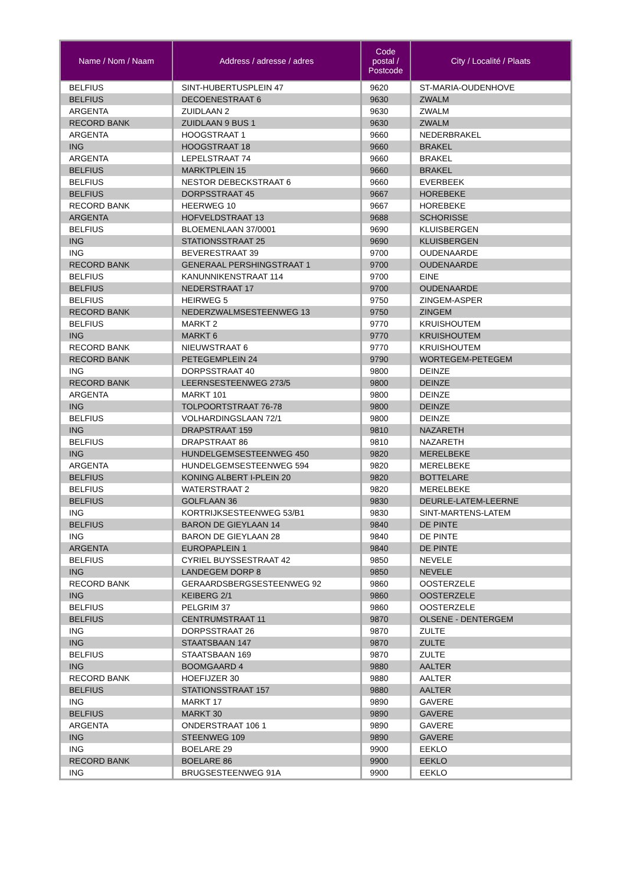| Name / Nom / Naam | Address / adresse / adres | Code postal / Postcode | City / Localité / Plaats |
| --- | --- | --- | --- |
| BELFIUS | SINT-HUBERTUSPLEIN 47 | 9620 | ST-MARIA-OUDENHOVE |
| BELFIUS | DECOENESTRAAT 6 | 9630 | ZWALM |
| ARGENTA | ZUIDLAAN 2 | 9630 | ZWALM |
| RECORD BANK | ZUIDLAAN 9 BUS 1 | 9630 | ZWALM |
| ARGENTA | HOOGSTRAAT 1 | 9660 | NEDERBRAKEL |
| ING | HOOGSTRAAT 18 | 9660 | BRAKEL |
| ARGENTA | LEPELSTRAAT 74 | 9660 | BRAKEL |
| BELFIUS | MARKTPLEIN 15 | 9660 | BRAKEL |
| BELFIUS | NESTOR DEBECKSTRAAT 6 | 9660 | EVERBEEK |
| BELFIUS | DORPSSTRAAT 45 | 9667 | HOREBEKE |
| RECORD BANK | HEERWEG 10 | 9667 | HOREBEKE |
| ARGENTA | HOFVELDSTRAAT 13 | 9688 | SCHORISSE |
| BELFIUS | BLOEMENLAAN 37/0001 | 9690 | KLUISBERGEN |
| ING | STATIONSSTRAAT 25 | 9690 | KLUISBERGEN |
| ING | BEVERESTRAAT 39 | 9700 | OUDENAARDE |
| RECORD BANK | GENERAAL PERSHINGSTRAAT 1 | 9700 | OUDENAARDE |
| BELFIUS | KANUNNIKENSTRAAT 114 | 9700 | EINE |
| BELFIUS | NEDERSTRAAT 17 | 9700 | OUDENAARDE |
| BELFIUS | HEIRWEG 5 | 9750 | ZINGEM-ASPER |
| RECORD BANK | NEDERZWALMSESTEENWEG 13 | 9750 | ZINGEM |
| BELFIUS | MARKT 2 | 9770 | KRUISHOUTEM |
| ING | MARKT 6 | 9770 | KRUISHOUTEM |
| RECORD BANK | NIEUWSTRAAT 6 | 9770 | KRUISHOUTEM |
| RECORD BANK | PETEGEMPLEIN 24 | 9790 | WORTEGEM-PETEGEM |
| ING | DORPSSTRAAT 40 | 9800 | DEINZE |
| RECORD BANK | LEERNSESTEENWEG 273/5 | 9800 | DEINZE |
| ARGENTA | MARKT 101 | 9800 | DEINZE |
| ING | TOLPOORTSTRAAT 76-78 | 9800 | DEINZE |
| BELFIUS | VOLHARDINGSLAAN 72/1 | 9800 | DEINZE |
| ING | DRAPSTRAAT 159 | 9810 | NAZARETH |
| BELFIUS | DRAPSTRAAT 86 | 9810 | NAZARETH |
| ING | HUNDELGEMSESTEENWEG 450 | 9820 | MERELBEKE |
| ARGENTA | HUNDELGEMSESTEENWEG 594 | 9820 | MERELBEKE |
| BELFIUS | KONING ALBERT I-PLEIN 20 | 9820 | BOTTELARE |
| BELFIUS | WATERSTRAAT 2 | 9820 | MERELBEKE |
| BELFIUS | GOLFLAAN 36 | 9830 | DEURLE-LATEM-LEERNE |
| ING | KORTRIJKSESTEENWEG 53/B1 | 9830 | SINT-MARTENS-LATEM |
| BELFIUS | BARON DE GIEYLAAN 14 | 9840 | DE PINTE |
| ING | BARON DE GIEYLAAN 28 | 9840 | DE PINTE |
| ARGENTA | EUROPAPLEIN 1 | 9840 | DE PINTE |
| BELFIUS | CYRIEL BUYSSESTRAAT 42 | 9850 | NEVELE |
| ING | LANDEGEM DORP 8 | 9850 | NEVELE |
| RECORD BANK | GERAARDSBERGSESTEENWEG 92 | 9860 | OOSTERZELE |
| ING | KEIBERG 2/1 | 9860 | OOSTERZELE |
| BELFIUS | PELGRIM 37 | 9860 | OOSTERZELE |
| BELFIUS | CENTRUMSTRAAT 11 | 9870 | OLSENE - DENTERGEM |
| ING | DORPSSTRAAT 26 | 9870 | ZULTE |
| ING | STAATSBAAN 147 | 9870 | ZULTE |
| BELFIUS | STAATSBAAN 169 | 9870 | ZULTE |
| ING | BOOMGAARD 4 | 9880 | AALTER |
| RECORD BANK | HOEFIJZER 30 | 9880 | AALTER |
| BELFIUS | STATIONSSTRAAT 157 | 9880 | AALTER |
| ING | MARKT 17 | 9890 | GAVERE |
| BELFIUS | MARKT 30 | 9890 | GAVERE |
| ARGENTA | ONDERSTRAAT 106 1 | 9890 | GAVERE |
| ING | STEENWEG 109 | 9890 | GAVERE |
| ING | BOELARE 29 | 9900 | EEKLO |
| RECORD BANK | BOELARE 86 | 9900 | EEKLO |
| ING | BRUGSESTEENWEG 91A | 9900 | EEKLO |